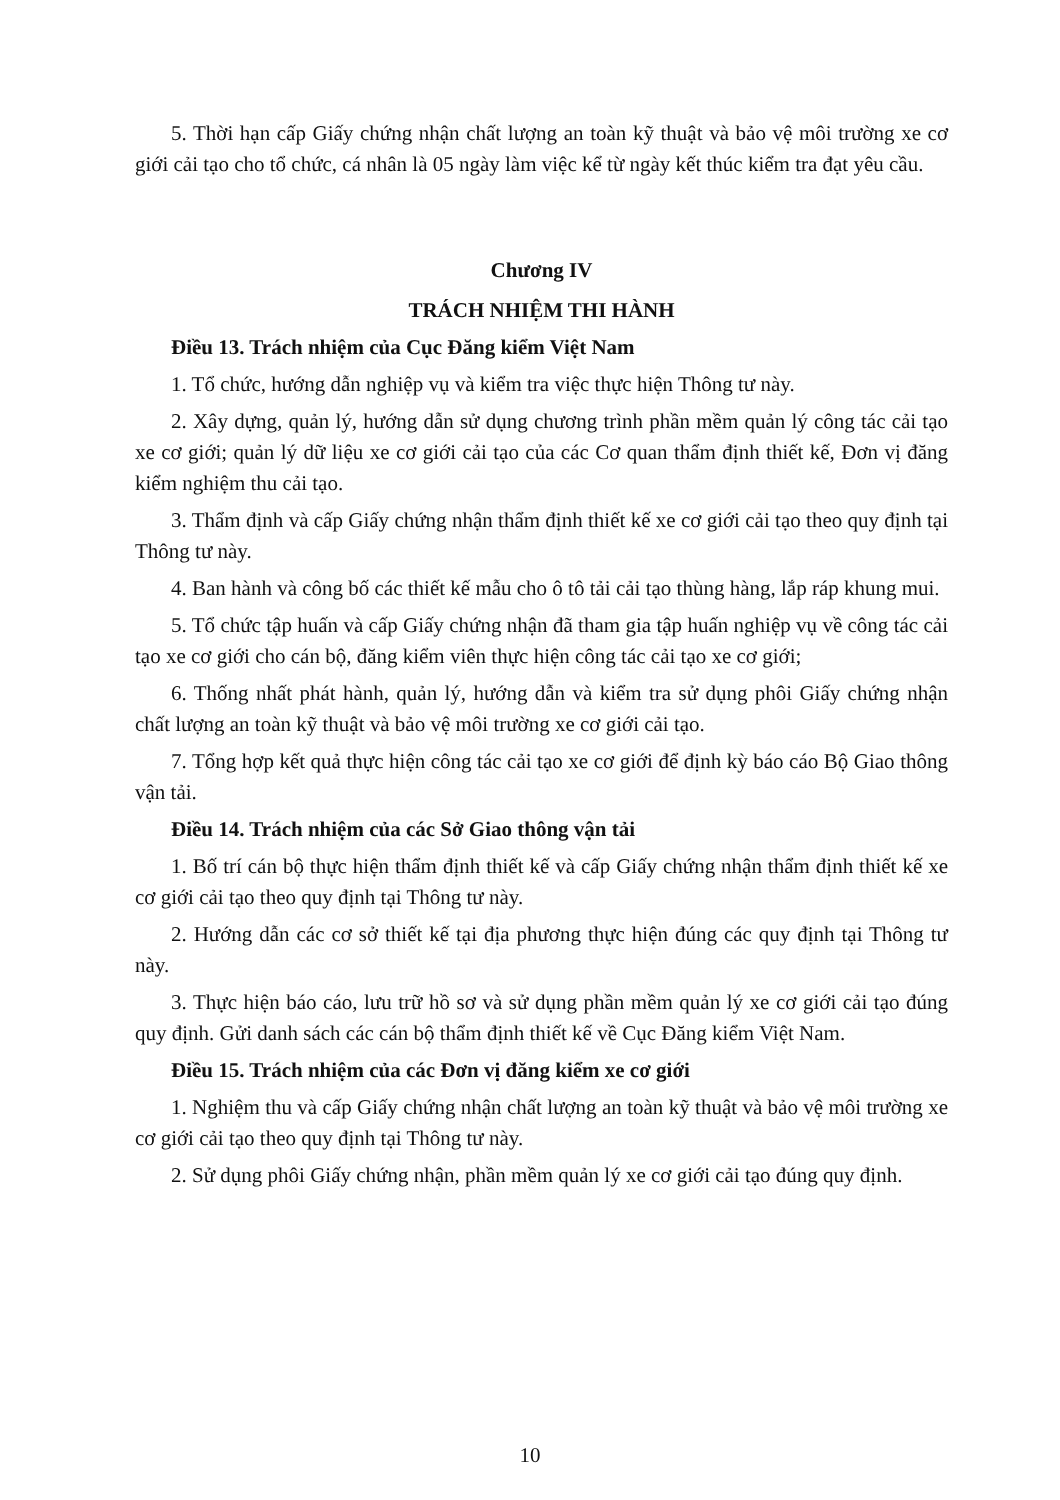5. Thời hạn cấp Giấy chứng nhận chất lượng an toàn kỹ thuật và bảo vệ môi trường xe cơ giới cải tạo cho tổ chức, cá nhân là 05 ngày làm việc kể từ ngày kết thúc kiểm tra đạt yêu cầu.
Chương IV
TRÁCH NHIỆM THI HÀNH
Điều 13. Trách nhiệm của Cục Đăng kiểm Việt Nam
1. Tổ chức, hướng dẫn nghiệp vụ và kiểm tra việc thực hiện Thông tư này.
2. Xây dựng, quản lý, hướng dẫn sử dụng chương trình phần mềm quản lý công tác cải tạo xe cơ giới; quản lý dữ liệu xe cơ giới cải tạo của các Cơ quan thẩm định thiết kế, Đơn vị đăng kiểm nghiệm thu cải tạo.
3. Thẩm định và cấp Giấy chứng nhận thẩm định thiết kế xe cơ giới cải tạo theo quy định tại Thông tư này.
4. Ban hành và công bố các thiết kế mẫu cho ô tô tải cải tạo thùng hàng, lắp ráp khung mui.
5. Tổ chức tập huấn và cấp Giấy chứng nhận đã tham gia tập huấn nghiệp vụ về công tác cải tạo xe cơ giới cho cán bộ, đăng kiểm viên thực hiện công tác cải tạo xe cơ giới;
6. Thống nhất phát hành, quản lý, hướng dẫn và kiểm tra sử dụng phôi Giấy chứng nhận chất lượng an toàn kỹ thuật và bảo vệ môi trường xe cơ giới cải tạo.
7. Tổng hợp kết quả thực hiện công tác cải tạo xe cơ giới để định kỳ báo cáo Bộ Giao thông vận tải.
Điều 14. Trách nhiệm của các Sở Giao thông vận tải
1. Bố trí cán bộ thực hiện thẩm định thiết kế và cấp Giấy chứng nhận thẩm định thiết kế xe cơ giới cải tạo theo quy định tại Thông tư này.
2. Hướng dẫn các cơ sở thiết kế tại địa phương thực hiện đúng các quy định tại Thông tư này.
3. Thực hiện báo cáo, lưu trữ hồ sơ và sử dụng phần mềm quản lý xe cơ giới cải tạo đúng quy định. Gửi danh sách các cán bộ thẩm định thiết kế về Cục Đăng kiểm Việt Nam.
Điều 15. Trách nhiệm của các Đơn vị đăng kiểm xe cơ giới
1. Nghiệm thu và cấp Giấy chứng nhận chất lượng an toàn kỹ thuật và bảo vệ môi trường xe cơ giới cải tạo theo quy định tại Thông tư này.
2. Sử dụng phôi Giấy chứng nhận, phần mềm quản lý xe cơ giới cải tạo đúng quy định.
10